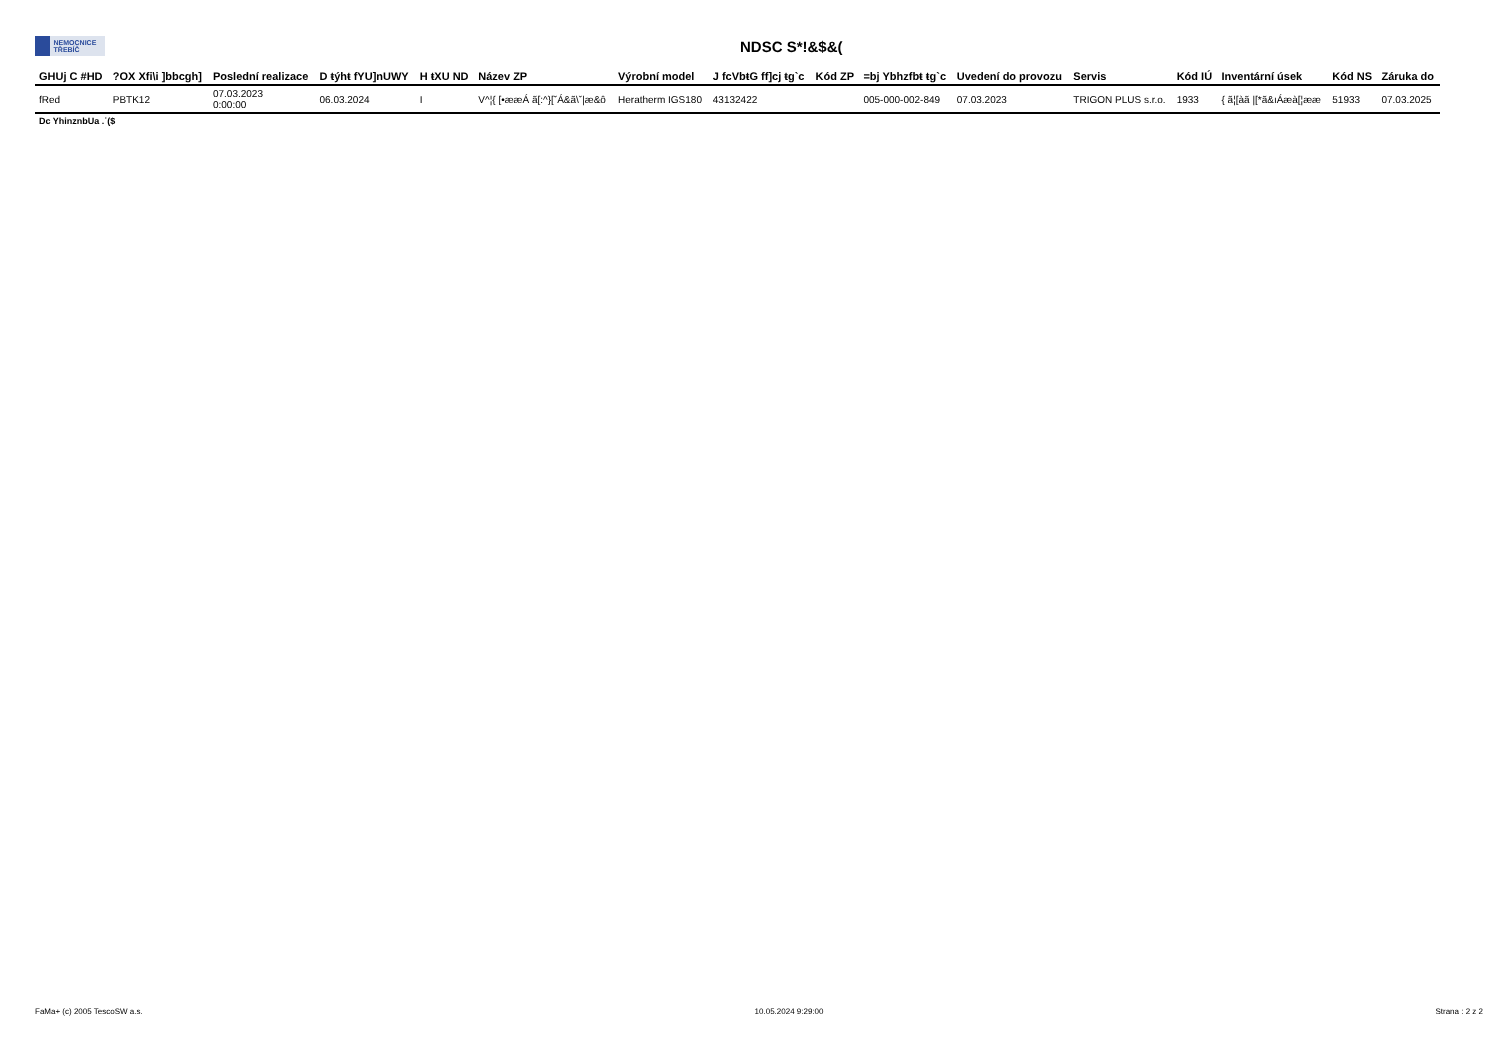NEMOCNICE TŘEBÍČ
NDSC S*!&$&(
| GHUj C #HD | ?OX Xfi\i ]bbcgh] | Poslední realizace | D ŧýhŧ fYU]nUWY | H ŧXU ND | Název ZP | Výrobní model | J fcVbŧG ff]cj ŧg`c | Kód ZP | =bj Ybhzfbŧ ŧg`c | Uvedení do provozu | Servis | Kód IÚ | Inventární úsek | Kód NS | Záruka do |
| --- | --- | --- | --- | --- | --- | --- | --- | --- | --- | --- | --- | --- | --- | --- | --- |
| fRed | PBTK12 | 07.03.2023 0:00:00 | 06.03.2024 | I | V^¦{ [•ææÁ ã[:^}[ˇÁ&ã\ˇ/æ&ô | Heratherm IGS180 | 43132422 | | 005-000-002-849 | 07.03.2023 | TRIGON PLUS s.r.o. | 1933 | { ã¦[àã /[*ã&ıÁæà[¦ææ | 51933 | 07.03.2025 |
Dc YhinznbUa .˙($
FaMa+ (c) 2005 TescoSW a.s. 10.05.2024 9:29:00 Strana : 2 z 2